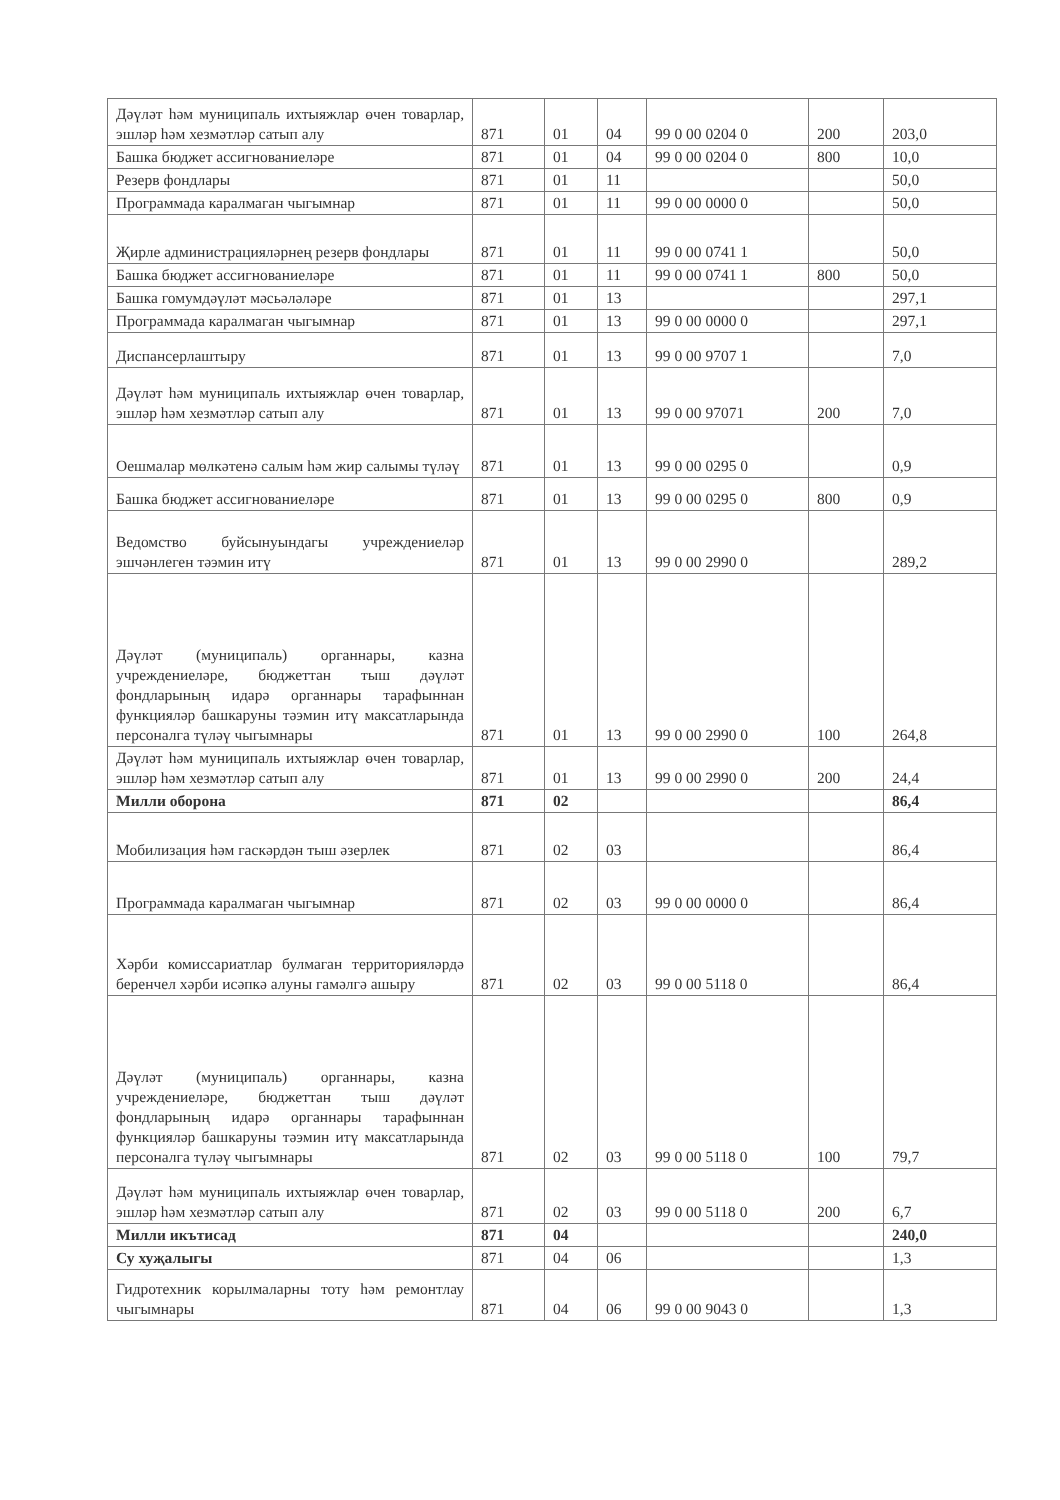| Дәүләт һәм муниципаль ихтыяжлар өчен товарлар, эшләр һәм хезмәтләр сатып алу | 871 | 01 | 04 | 99 0 00 0204 0 | 200 | 203,0 |
| Башка бюджет ассигнованиеләре | 871 | 01 | 04 | 99 0 00 0204 0 | 800 | 10,0 |
| Резерв фондлары | 871 | 01 | 11 | | | 50,0 |
| Программада каралмаган чыгымнар | 871 | 01 | 11 | 99 0 00 0000 0 | | 50,0 |
| Җирле администрацияләрнең резерв фондлары | 871 | 01 | 11 | 99 0 00 0741 1 | | 50,0 |
| Башка бюджет ассигнованиеләре | 871 | 01 | 11 | 99 0 00 0741 1 | 800 | 50,0 |
| Башка гомумдәүләт мәсьәләләре | 871 | 01 | 13 | | | 297,1 |
| Программада каралмаган чыгымнар | 871 | 01 | 13 | 99 0 00 0000 0 | | 297,1 |
| Диспансерлаштыру | 871 | 01 | 13 | 99 0 00 9707 1 | | 7,0 |
| Дәүләт һәм муниципаль ихтыяжлар өчен товарлар, эшләр һәм хезмәтләр сатып алу | 871 | 01 | 13 | 99 0 00 97071 | 200 | 7,0 |
| Оешмалар мөлкәтенә салым һәм жир салымы түләү | 871 | 01 | 13 | 99 0 00 0295 0 | | 0,9 |
| Башка бюджет ассигнованиеләре | 871 | 01 | 13 | 99 0 00 0295 0 | 800 | 0,9 |
| Ведомство буйсынуындагы учреждениеләр эшчәнлеген тәэмин итү | 871 | 01 | 13 | 99 0 00 2990 0 | | 289,2 |
| Дәүләт (муниципаль) органнары, казна учреждениеләре, бюджеттан тыш дәүләт фондларының идарә органнары тарафыннан функцияләр башкаруны тәэмин итү максатларында персоналга түләү чыгымнары | 871 | 01 | 13 | 99 0 00 2990 0 | 100 | 264,8 |
| Дәүләт һәм муниципаль ихтыяжлар өчен товарлар, эшләр һәм хезмәтләр сатып алу | 871 | 01 | 13 | 99 0 00 2990 0 | 200 | 24,4 |
| Милли оборона | 871 | 02 | | | | 86,4 |
| Мобилизация һәм гаскәрдән тыш әзерлек | 871 | 02 | 03 | | | 86,4 |
| Программада каралмаган чыгымнар | 871 | 02 | 03 | 99 0 00 0000 0 | | 86,4 |
| Хәрби комиссариатлар булмаган территорияләрдә беренчел хәрби исәпкә алуны гамәлгә ашыру | 871 | 02 | 03 | 99 0 00 5118 0 | | 86,4 |
| Дәүләт (муниципаль) органнары, казна учреждениеләре, бюджеттан тыш дәүләт фондларының идарә органнары тарафыннан функцияләр башкаруны тәэмин итү максатларында персоналга түләү чыгымнары | 871 | 02 | 03 | 99 0 00 5118 0 | 100 | 79,7 |
| Дәүләт һәм муниципаль ихтыяжлар өчен товарлар, эшләр һәм хезмәтләр сатып алу | 871 | 02 | 03 | 99 0 00 5118 0 | 200 | 6,7 |
| Милли икътисад | 871 | 04 | | | | 240,0 |
| Су хуҗалыгы | 871 | 04 | 06 | | | 1,3 |
| Гидротехник корылмаларны тоту һәм ремонтлау чыгымнары | 871 | 04 | 06 | 99 0 00 9043 0 | | 1,3 |